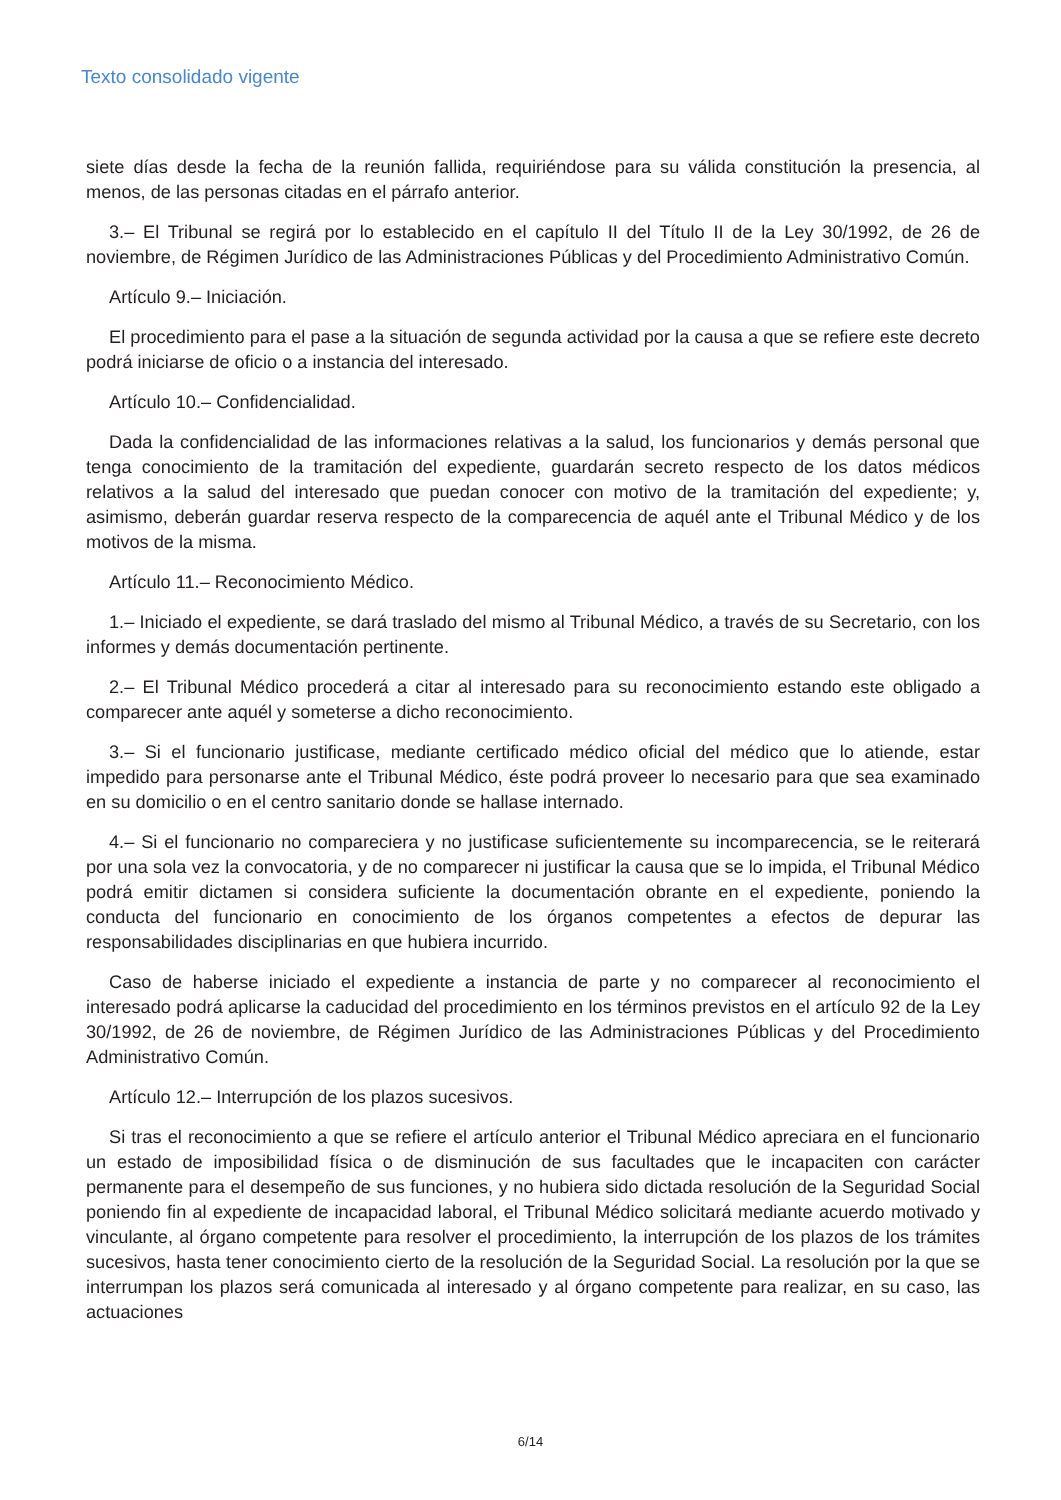Texto consolidado vigente
siete días desde la fecha de la reunión fallida, requiriéndose para su válida constitución la presencia, al menos, de las personas citadas en el párrafo anterior.
3.– El Tribunal se regirá por lo establecido en el capítulo II del Título II de la Ley 30/1992, de 26 de noviembre, de Régimen Jurídico de las Administraciones Públicas y del Procedimiento Administrativo Común.
Artículo 9.– Iniciación.
El procedimiento para el pase a la situación de segunda actividad por la causa a que se refiere este decreto podrá iniciarse de oficio o a instancia del interesado.
Artículo 10.– Confidencialidad.
Dada la confidencialidad de las informaciones relativas a la salud, los funcionarios y demás personal que tenga conocimiento de la tramitación del expediente, guardarán secreto respecto de los datos médicos relativos a la salud del interesado que puedan conocer con motivo de la tramitación del expediente; y, asimismo, deberán guardar reserva respecto de la comparecencia de aquél ante el Tribunal Médico y de los motivos de la misma.
Artículo 11.– Reconocimiento Médico.
1.– Iniciado el expediente, se dará traslado del mismo al Tribunal Médico, a través de su Secretario, con los informes y demás documentación pertinente.
2.– El Tribunal Médico procederá a citar al interesado para su reconocimiento estando este obligado a comparecer ante aquél y someterse a dicho reconocimiento.
3.– Si el funcionario justificase, mediante certificado médico oficial del médico que lo atiende, estar impedido para personarse ante el Tribunal Médico, éste podrá proveer lo necesario para que sea examinado en su domicilio o en el centro sanitario donde se hallase internado.
4.– Si el funcionario no compareciera y no justificase suficientemente su incomparecencia, se le reiterará por una sola vez la convocatoria, y de no comparecer ni justificar la causa que se lo impida, el Tribunal Médico podrá emitir dictamen si considera suficiente la documentación obrante en el expediente, poniendo la conducta del funcionario en conocimiento de los órganos competentes a efectos de depurar las responsabilidades disciplinarias en que hubiera incurrido.
Caso de haberse iniciado el expediente a instancia de parte y no comparecer al reconocimiento el interesado podrá aplicarse la caducidad del procedimiento en los términos previstos en el artículo 92 de la Ley 30/1992, de 26 de noviembre, de Régimen Jurídico de las Administraciones Públicas y del Procedimiento Administrativo Común.
Artículo 12.– Interrupción de los plazos sucesivos.
Si tras el reconocimiento a que se refiere el artículo anterior el Tribunal Médico apreciara en el funcionario un estado de imposibilidad física o de disminución de sus facultades que le incapaciten con carácter permanente para el desempeño de sus funciones, y no hubiera sido dictada resolución de la Seguridad Social poniendo fin al expediente de incapacidad laboral, el Tribunal Médico solicitará mediante acuerdo motivado y vinculante, al órgano competente para resolver el procedimiento, la interrupción de los plazos de los trámites sucesivos, hasta tener conocimiento cierto de la resolución de la Seguridad Social. La resolución por la que se interrumpan los plazos será comunicada al interesado y al órgano competente para realizar, en su caso, las actuaciones
6/14